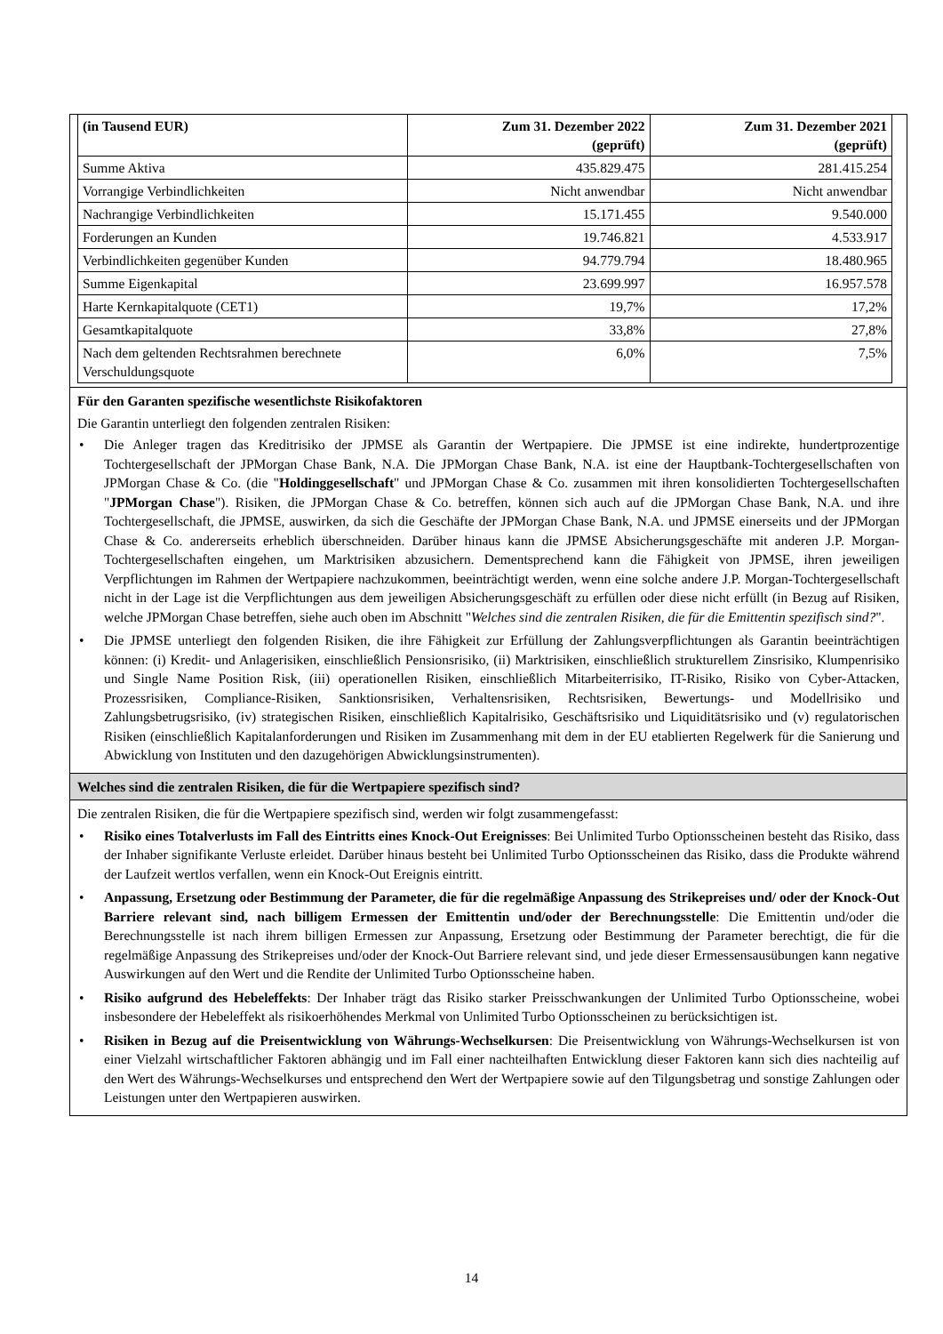| (in Tausend EUR) | Zum 31. Dezember 2022 (geprüft) | Zum 31. Dezember 2021 (geprüft) |
| --- | --- | --- |
| Summe Aktiva | 435.829.475 | 281.415.254 |
| Vorrangige Verbindlichkeiten | Nicht anwendbar | Nicht anwendbar |
| Nachrangige Verbindlichkeiten | 15.171.455 | 9.540.000 |
| Forderungen an Kunden | 19.746.821 | 4.533.917 |
| Verbindlichkeiten gegenüber Kunden | 94.779.794 | 18.480.965 |
| Summe Eigenkapital | 23.699.997 | 16.957.578 |
| Harte Kernkapitalquote (CET1) | 19,7% | 17,2% |
| Gesamtkapitalquote | 33,8% | 27,8% |
| Nach dem geltenden Rechtsrahmen berechnete Verschuldungsquote | 6,0% | 7,5% |
Für den Garanten spezifische wesentlichste Risikofaktoren
Die Garantin unterliegt den folgenden zentralen Risiken:
• Die Anleger tragen das Kreditrisiko der JPMSE als Garantin der Wertpapiere. Die JPMSE ist eine indirekte, hundertprozentige Tochtergesellschaft der JPMorgan Chase Bank, N.A. Die JPMorgan Chase Bank, N.A. ist eine der Hauptbank-Tochtergesellschaften von JPMorgan Chase & Co. (die "Holdinggesellschaft" und JPMorgan Chase & Co. zusammen mit ihren konsolidierten Tochtergesellschaften "JPMorgan Chase"). Risiken, die JPMorgan Chase & Co. betreffen, können sich auch auf die JPMorgan Chase Bank, N.A. und ihre Tochtergesellschaft, die JPMSE, auswirken, da sich die Geschäfte der JPMorgan Chase Bank, N.A. und JPMSE einerseits und der JPMorgan Chase & Co. andererseits erheblich überschneiden. Darüber hinaus kann die JPMSE Absicherungsgeschäfte mit anderen J.P. Morgan-Tochtergesellschaften eingehen, um Marktrisiken abzusichern. Dementsprechend kann die Fähigkeit von JPMSE, ihren jeweiligen Verpflichtungen im Rahmen der Wertpapiere nachzukommen, beeinträchtigt werden, wenn eine solche andere J.P. Morgan-Tochtergesellschaft nicht in der Lage ist die Verpflichtungen aus dem jeweiligen Absicherungsgeschäft zu erfüllen oder diese nicht erfüllt (in Bezug auf Risiken, welche JPMorgan Chase betreffen, siehe auch oben im Abschnitt "Welches sind die zentralen Risiken, die für die Emittentin spezifisch sind?".
• Die JPMSE unterliegt den folgenden Risiken, die ihre Fähigkeit zur Erfüllung der Zahlungsverpflichtungen als Garantin beeinträchtigen können: (i) Kredit- und Anlagerisiken, einschließlich Pensionsrisiko, (ii) Marktrisiken, einschließlich strukturellem Zinsrisiko, Klumpenrisiko und Single Name Position Risk, (iii) operationellen Risiken, einschließlich Mitarbeiterrisiko, IT-Risiko, Risiko von Cyber-Attacken, Prozessrisiken, Compliance-Risiken, Sanktionsrisiken, Verhaltensrisiken, Rechtsrisiken, Bewertungs- und Modellrisiko und Zahlungsbetrugsrisiko, (iv) strategischen Risiken, einschließlich Kapitalrisiko, Geschäftsrisiko und Liquiditätsrisiko und (v) regulatorischen Risiken (einschließlich Kapitalanforderungen und Risiken im Zusammenhang mit dem in der EU etablierten Regelwerk für die Sanierung und Abwicklung von Instituten und den dazugehörigen Abwicklungsinstrumenten).
Welches sind die zentralen Risiken, die für die Wertpapiere spezifisch sind?
Die zentralen Risiken, die für die Wertpapiere spezifisch sind, werden wir folgt zusammengefasst:
• Risiko eines Totalverlusts im Fall des Eintritts eines Knock-Out Ereignisses: Bei Unlimited Turbo Optionsscheinen besteht das Risiko, dass der Inhaber signifikante Verluste erleidet. Darüber hinaus besteht bei Unlimited Turbo Optionsscheinen das Risiko, dass die Produkte während der Laufzeit wertlos verfallen, wenn ein Knock-Out Ereignis eintritt.
• Anpassung, Ersetzung oder Bestimmung der Parameter, die für die regelmäßige Anpassung des Strikepreises und/ oder der Knock-Out Barriere relevant sind, nach billigem Ermessen der Emittentin und/oder der Berechnungsstelle: Die Emittentin und/oder die Berechnungsstelle ist nach ihrem billigen Ermessen zur Anpassung, Ersetzung oder Bestimmung der Parameter berechtigt, die für die regelmäßige Anpassung des Strikepreises und/oder der Knock-Out Barriere relevant sind, und jede dieser Ermessensausübungen kann negative Auswirkungen auf den Wert und die Rendite der Unlimited Turbo Optionsscheine haben.
• Risiko aufgrund des Hebeleffekts: Der Inhaber trägt das Risiko starker Preisschwankungen der Unlimited Turbo Optionsscheine, wobei insbesondere der Hebeleffekt als risikoerhöhendes Merkmal von Unlimited Turbo Optionsscheinen zu berücksichtigen ist.
• Risiken in Bezug auf die Preisentwicklung von Währungs-Wechselkursen: Die Preisentwicklung von Währungs-Wechselkursen ist von einer Vielzahl wirtschaftlicher Faktoren abhängig und im Fall einer nachteilhaften Entwicklung dieser Faktoren kann sich dies nachteilig auf den Wert des Währungs-Wechselkurses und entsprechend den Wert der Wertpapiere sowie auf den Tilgungsbetrag und sonstige Zahlungen oder Leistungen unter den Wertpapieren auswirken.
14